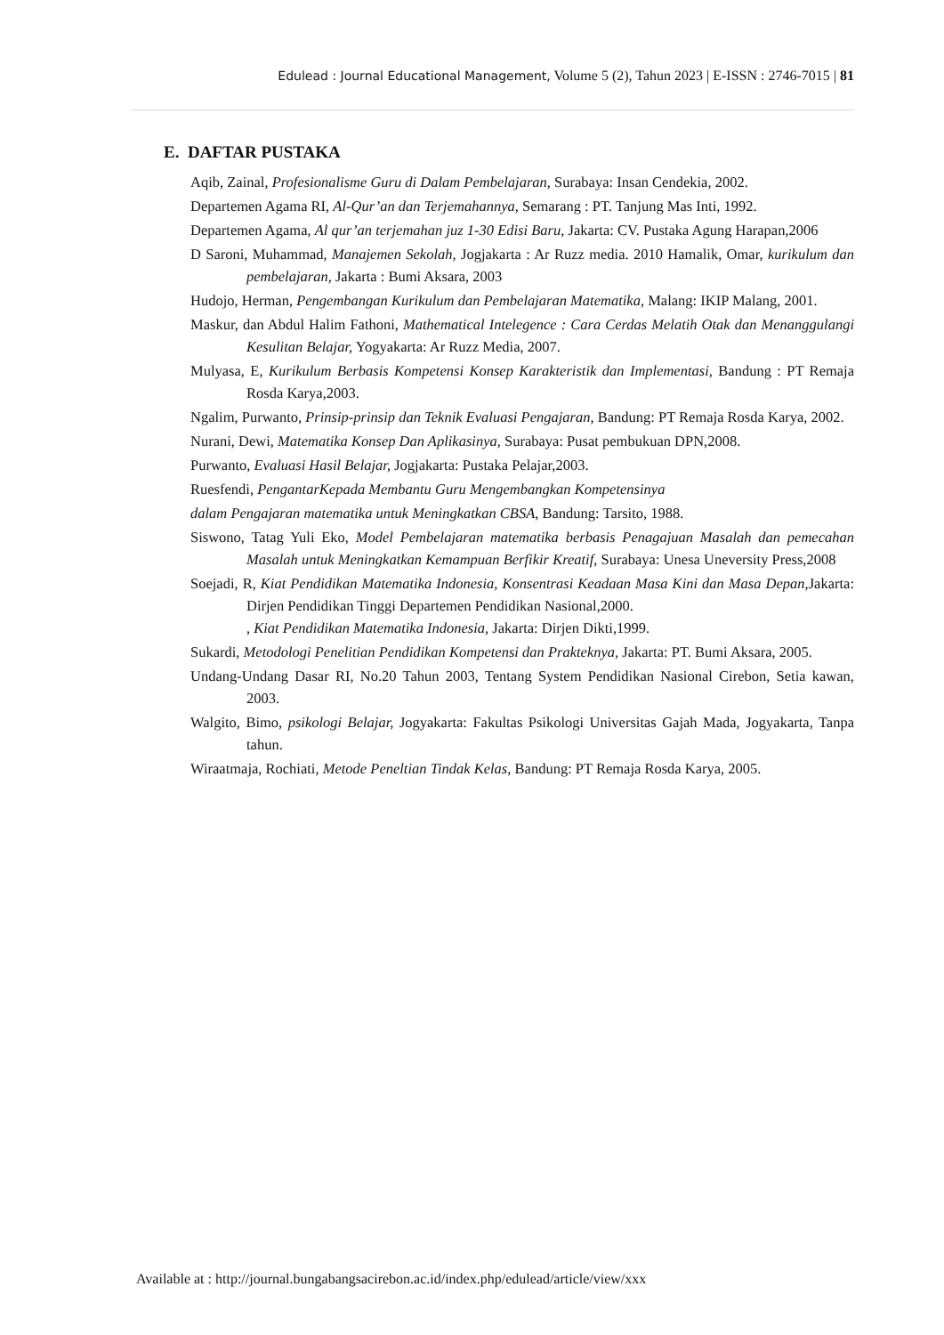Edulead : Journal Educational Management, Volume 5 (2), Tahun 2023 | E-ISSN : 2746-7015 | 81
E. DAFTAR PUSTAKA
Aqib, Zainal, Profesionalisme Guru di Dalam Pembelajaran, Surabaya: Insan Cendekia, 2002.
Departemen Agama RI, Al-Qur’an dan Terjemahannya, Semarang : PT. Tanjung Mas Inti, 1992.
Departemen Agama, Al qur’an terjemahan juz 1-30 Edisi Baru, Jakarta: CV. Pustaka Agung Harapan,2006
D Saroni, Muhammad, Manajemen Sekolah, Jogjakarta : Ar Ruzz media. 2010 Hamalik, Omar, kurikulum dan pembelajaran, Jakarta : Bumi Aksara, 2003
Hudojo, Herman, Pengembangan Kurikulum dan Pembelajaran Matematika, Malang: IKIP Malang, 2001.
Maskur, dan Abdul Halim Fathoni, Mathematical Intelegence : Cara Cerdas Melatih Otak dan Menanggulangi Kesulitan Belajar, Yogyakarta: Ar Ruzz Media, 2007.
Mulyasa, E, Kurikulum Berbasis Kompetensi Konsep Karakteristik dan Implementasi, Bandung : PT Remaja Rosda Karya,2003.
Ngalim, Purwanto, Prinsip-prinsip dan Teknik Evaluasi Pengajaran, Bandung: PT Remaja Rosda Karya, 2002.
Nurani, Dewi, Matematika Konsep Dan Aplikasinya, Surabaya: Pusat pembukuan DPN,2008.
Purwanto, Evaluasi Hasil Belajar, Jogjakarta: Pustaka Pelajar,2003.
Ruesfendi, PengantarKepada Membantu Guru Mengembangkan Kompetensinya
dalam Pengajaran matematika untuk Meningkatkan CBSA, Bandung: Tarsito, 1988.
Siswono, Tatag Yuli Eko, Model Pembelajaran matematika berbasis Penagajuan Masalah dan pemecahan Masalah untuk Meningkatkan Kemampuan Berfikir Kreatif, Surabaya: Unesa Uneversity Press,2008
Soejadi, R, Kiat Pendidikan Matematika Indonesia, Konsentrasi Keadaan Masa Kini dan Masa Depan, Jakarta: Dirjen Pendidikan Tinggi Departemen Pendidikan Nasional,2000.
, Kiat Pendidikan Matematika Indonesia, Jakarta: Dirjen Dikti,1999.
Sukardi, Metodologi Penelitian Pendidikan Kompetensi dan Prakteknya, Jakarta: PT. Bumi Aksara, 2005.
Undang-Undang Dasar RI, No.20 Tahun 2003, Tentang System Pendidikan Nasional Cirebon, Setia kawan, 2003.
Walgito, Bimo, psikologi Belajar, Jogyakarta: Fakultas Psikologi Universitas Gajah Mada, Jogyakarta, Tanpa tahun.
Wiraatmaja, Rochiati, Metode Peneltian Tindak Kelas, Bandung: PT Remaja Rosda Karya, 2005.
Available at : http://journal.bungabangsacirebon.ac.id/index.php/edulead/article/view/xxx